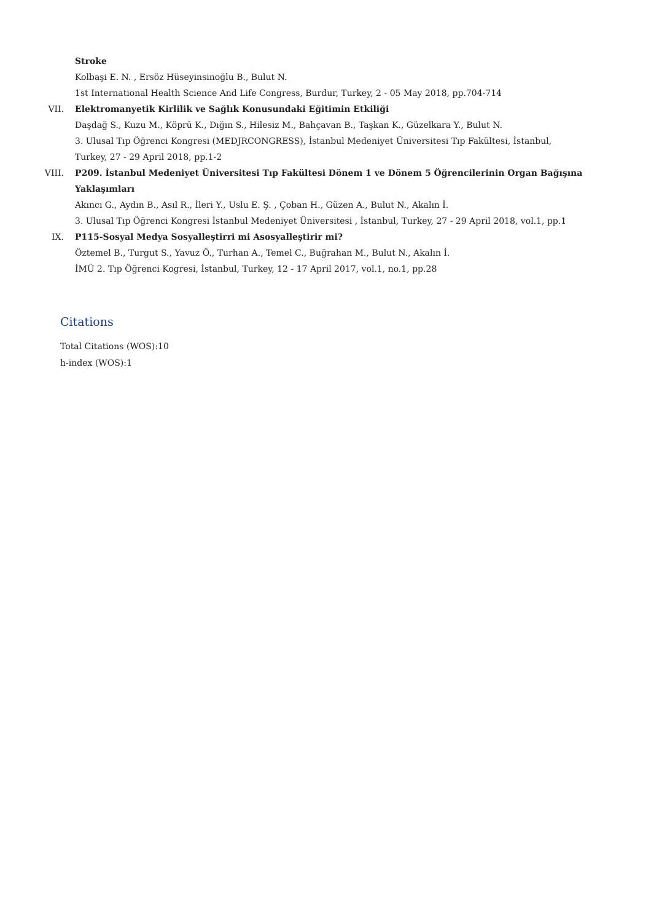Stroke
Kolbaşi E. N. , Ersöz Hüseyinsinoğlu B., Bulut N.
1st International Health Science And Life Congress, Burdur, Turkey, 2 - 05 May 2018, pp.704-714
VII. Elektromanyetik Kirlilik ve Sağlık Konusundaki Eğitimin Etkiliği
Daşdağ S., Kuzu M., Köprü K., Dığın S., Hilesiz M., Bahçavan B., Taşkan K., Güzelkara Y., Bulut N.
3. Ulusal Tıp Öğrenci Kongresi (MEDJRCONGRESS), İstanbul Medeniyet Üniversitesi Tıp Fakültesi, İstanbul, Turkey, 27 - 29 April 2018, pp.1-2
VIII. P209. İstanbul Medeniyet Üniversitesi Tıp Fakültesi Dönem 1 ve Dönem 5 Öğrencilerinin Organ Bağışına Yaklaşımları
Akıncı G., Aydın B., Asıl R., İleri Y., Uslu E. Ş. , Çoban H., Güzen A., Bulut N., Akalın İ.
3. Ulusal Tıp Öğrenci Kongresi İstanbul Medeniyet Üniversitesi , İstanbul, Turkey, 27 - 29 April 2018, vol.1, pp.1
IX. P115-Sosyal Medya Sosyalleştirri mi Asosyalleştirir mi?
Öztemel B., Turgut S., Yavuz Ö., Turhan A., Temel C., Buğrahan M., Bulut N., Akalın İ.
İMÜ 2. Tıp Öğrenci Kogresi, İstanbul, Turkey, 12 - 17 April 2017, vol.1, no.1, pp.28
Citations
Total Citations (WOS):10
h-index (WOS):1